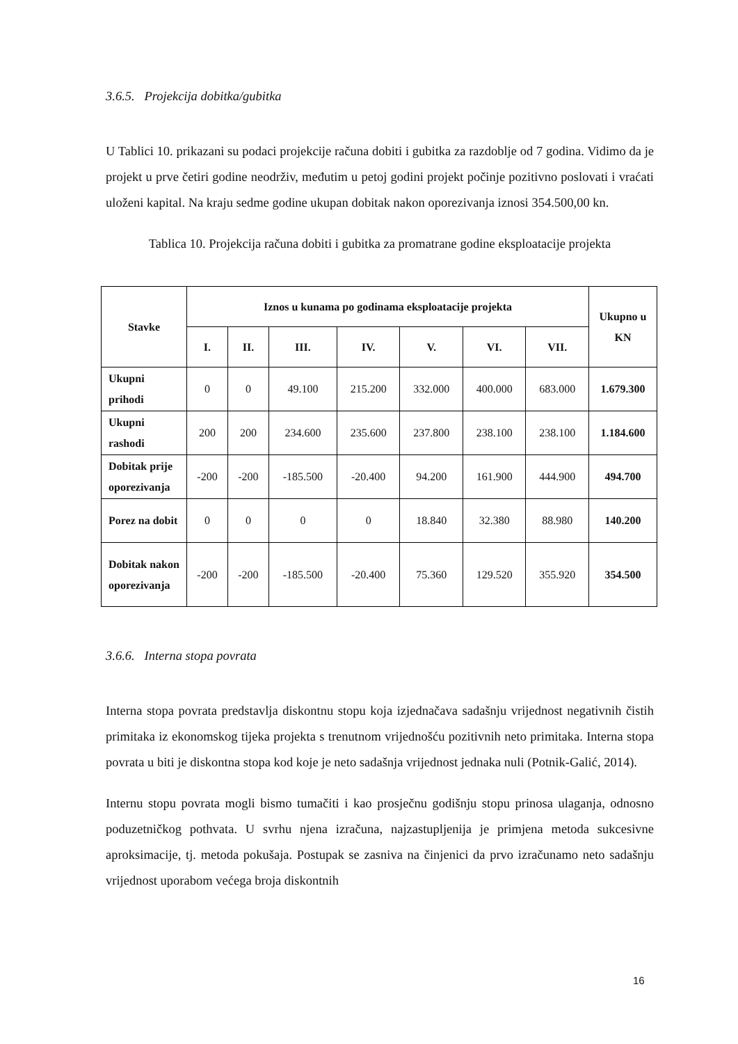3.6.5. Projekcija dobitka/gubitka
U Tablici 10. prikazani su podaci projekcije računa dobiti i gubitka za razdoblje od 7 godina. Vidimo da je projekt u prve četiri godine neodrživ, međutim u petoj godini projekt počinje pozitivno poslovati i vraćati uloženi kapital. Na kraju sedme godine ukupan dobitak nakon oporezivanja iznosi 354.500,00 kn.
Tablica 10. Projekcija računa dobiti i gubitka za promatrane godine eksploatacije projekta
| Stavke | Iznos u kunama po godinama eksploatacije projekta | | | | | | | Ukupno u KN |
| --- | --- | --- | --- | --- | --- | --- | --- | --- |
| | I. | II. | III. | IV. | V. | VI. | VII. | |
| Ukupni prihodi | 0 | 0 | 49.100 | 215.200 | 332.000 | 400.000 | 683.000 | 1.679.300 |
| Ukupni rashodi | 200 | 200 | 234.600 | 235.600 | 237.800 | 238.100 | 238.100 | 1.184.600 |
| Dobitak prije oporezivanja | -200 | -200 | -185.500 | -20.400 | 94.200 | 161.900 | 444.900 | 494.700 |
| Porez na dobit | 0 | 0 | 0 | 0 | 18.840 | 32.380 | 88.980 | 140.200 |
| Dobitak nakon oporezivanja | -200 | -200 | -185.500 | -20.400 | 75.360 | 129.520 | 355.920 | 354.500 |
3.6.6. Interna stopa povrata
Interna stopa povrata predstavlja diskontnu stopu koja izjednačava sadašnju vrijednost negativnih čistih primitaka iz ekonomskog tijeka projekta s trenutnom vrijednošću pozitivnih neto primitaka. Interna stopa povrata u biti je diskontna stopa kod koje je neto sadašnja vrijednost jednaka nuli (Potnik-Galić, 2014).
Internu stopu povrata mogli bismo tumačiti i kao prosječnu godišnju stopu prinosa ulaganja, odnosno poduzetničkog pothvata. U svrhu njena izračuna, najzastupljenija je primjena metoda sukcesivne aproksimacije, tj. metoda pokušaja. Postupak se zasniva na činjenici da prvo izračunamo neto sadašnju vrijednost uporabom većega broja diskontnih
16